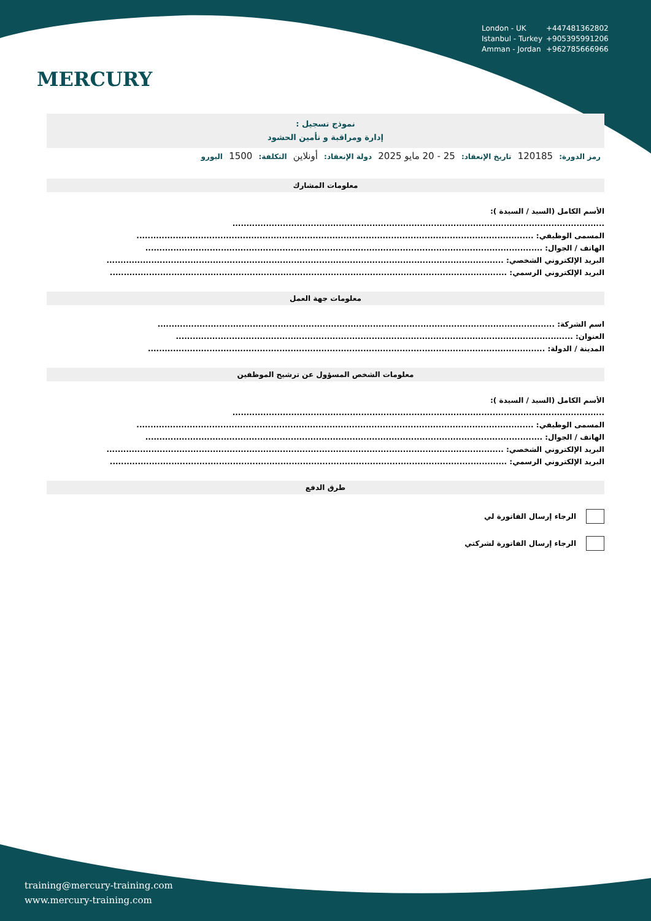MERCURY
London - UK +447481362802
Istanbul - Turkey +905395991206
Amman - Jordan +962785666966
نموذج تسجيل :
إدارة ومراقبة و تأمين الحشود
رمز الدورة: 120185 تاريخ الإنعقاد: 25 - 20 مايو 2025 دولة الإنعقاد: أونلاين التكلفة: 1500 اليورو
معلومات المشارك
الأسم الكامل (السيد / السيدة ):
.....................................................................................................................................
المسمى الوظيفي: ..............................................................................................................................................
الهاتف / الجوال: ..............................................................................................................................................
البريد الإلكتروني الشخصي: ..............................................................................................................................................
البريد الإلكتروني الرسمي: ..............................................................................................................................................
معلومات جهة العمل
اسم الشركة: ..............................................................................................................................................
العنوان: ..............................................................................................................................................
المدينة / الدولة: ..............................................................................................................................................
معلومات الشخص المسؤول عن ترشيح الموظفين
الأسم الكامل (السيد / السيدة ):
.....................................................................................................................................
المسمى الوظيفي: ..............................................................................................................................................
الهاتف / الجوال: ..............................................................................................................................................
البريد الإلكتروني الشخصي: ..............................................................................................................................................
البريد الإلكتروني الرسمي: ..............................................................................................................................................
طرق الدفع
الرجاء إرسال الفاتورة لي
الرجاء إرسال الفاتورة لشركتي
training@mercury-training.com
www.mercury-training.com